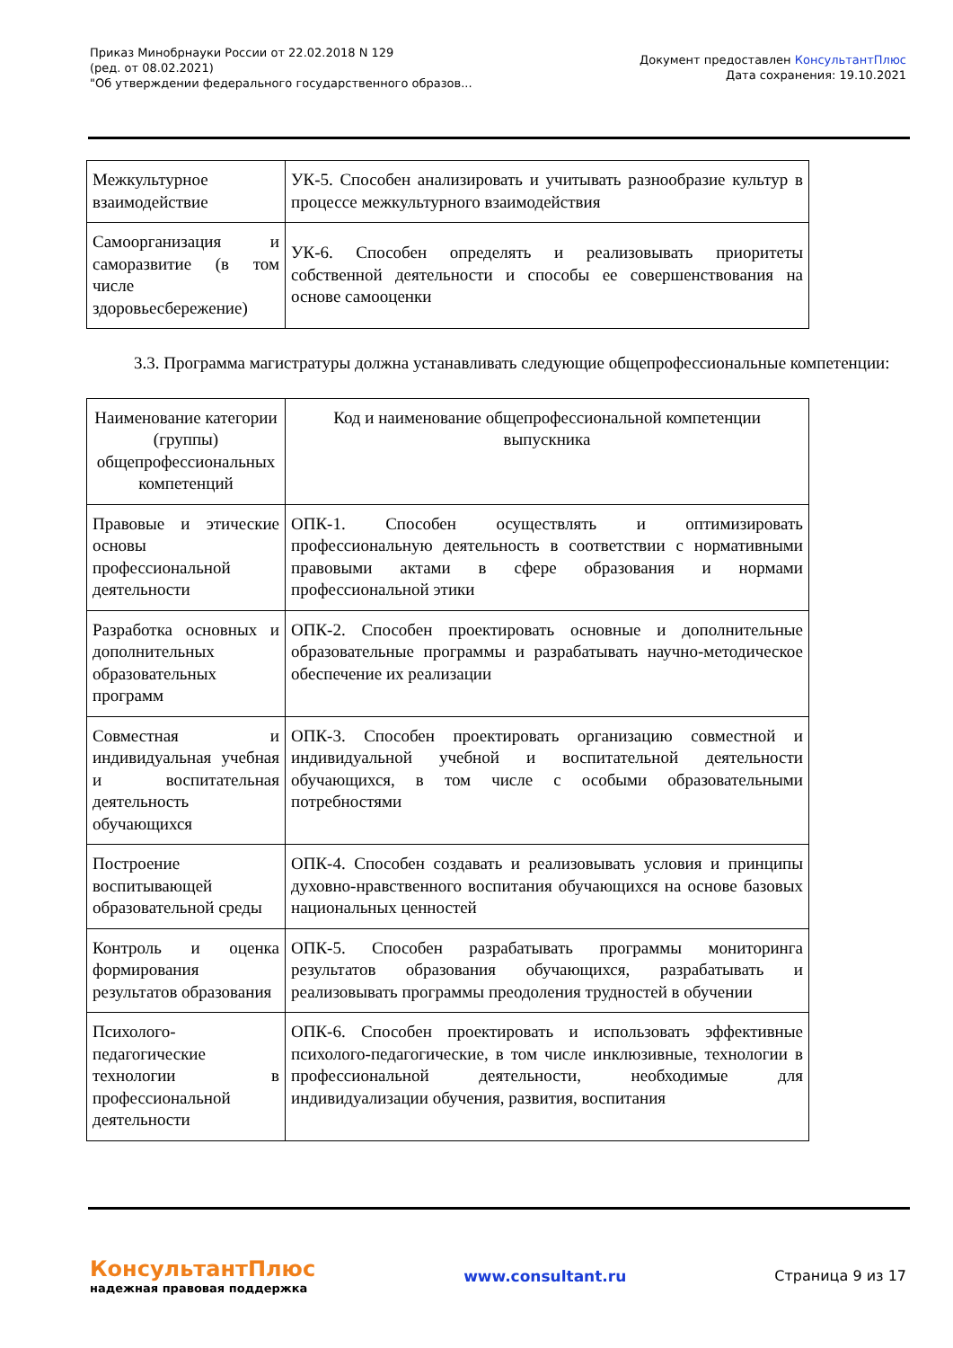Приказ Минобрнауки России от 22.02.2018 N 129
(ред. от 08.02.2021)
"Об утверждении федерального государственного образов...
Документ предоставлен КонсультантПлюс
Дата сохранения: 19.10.2021
| Межкультурное взаимодействие | УК-5. Способен анализировать и учитывать разнообразие культур в процессе межкультурного взаимодействия |
| Самоорганизация и саморазвитие (в том числе здоровьесбережение) | УК-6. Способен определять и реализовывать приоритеты собственной деятельности и способы ее совершенствования на основе самооценки |
3.3. Программа магистратуры должна устанавливать следующие общепрофессиональные компетенции:
| Наименование категории (группы) общепрофессиональных компетенций | Код и наименование общепрофессиональной компетенции выпускника |
| Правовые и этические основы профессиональной деятельности | ОПК-1. Способен осуществлять и оптимизировать профессиональную деятельность в соответствии с нормативными правовыми актами в сфере образования и нормами профессиональной этики |
| Разработка основных и дополнительных образовательных программ | ОПК-2. Способен проектировать основные и дополнительные образовательные программы и разрабатывать научно-методическое обеспечение их реализации |
| Совместная и индивидуальная учебная и воспитательная деятельность обучающихся | ОПК-3. Способен проектировать организацию совместной и индивидуальной учебной и воспитательной деятельности обучающихся, в том числе с особыми образовательными потребностями |
| Построение воспитывающей образовательной среды | ОПК-4. Способен создавать и реализовывать условия и принципы духовно-нравственного воспитания обучающихся на основе базовых национальных ценностей |
| Контроль и оценка формирования результатов образования | ОПК-5. Способен разрабатывать программы мониторинга результатов образования обучающихся, разрабатывать и реализовывать программы преодоления трудностей в обучении |
| Психолого-педагогические технологии в профессиональной деятельности | ОПК-6. Способен проектировать и использовать эффективные психолого-педагогические, в том числе инклюзивные, технологии в профессиональной деятельности, необходимые для индивидуализации обучения, развития, воспитания |
КонсультантПлюс
надежная правовая поддержка
www.consultant.ru Страница 9 из 17